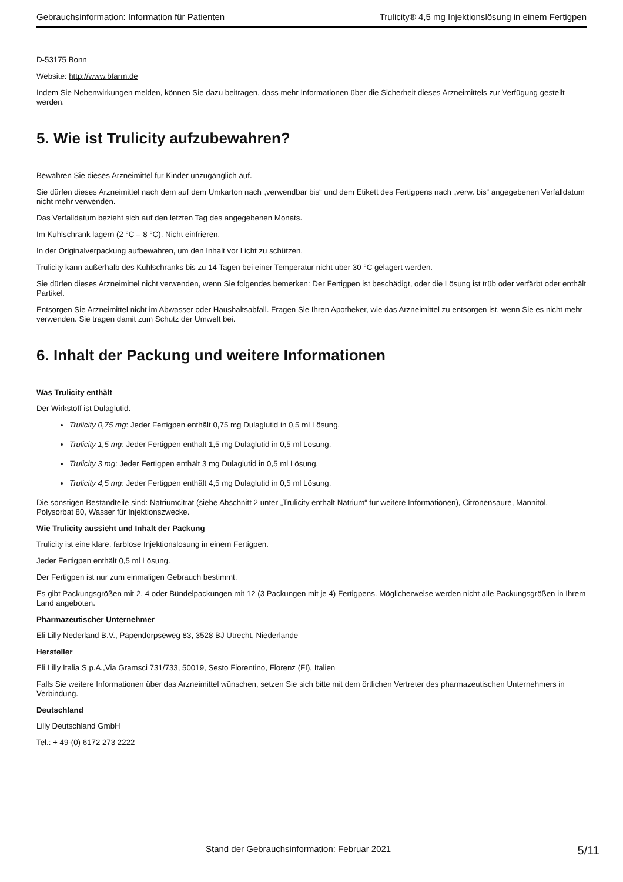Gebrauchsinformation: Information für Patienten Trulicity® 4,5 mg Injektionslösung in einem Fertigpen
D-53175 Bonn
Website: http://www.bfarm.de
Indem Sie Nebenwirkungen melden, können Sie dazu beitragen, dass mehr Informationen über die Sicherheit dieses Arzneimittels zur Verfügung gestellt werden.
5. Wie ist Trulicity aufzubewahren?
Bewahren Sie dieses Arzneimittel für Kinder unzugänglich auf.
Sie dürfen dieses Arzneimittel nach dem auf dem Umkarton nach „verwendbar bis“ und dem Etikett des Fertigpens nach „verw. bis“ angegebenen Verfalldatum nicht mehr verwenden.
Das Verfalldatum bezieht sich auf den letzten Tag des angegebenen Monats.
Im Kühlschrank lagern (2 °C – 8 °C). Nicht einfrieren.
In der Originalverpackung aufbewahren, um den Inhalt vor Licht zu schützen.
Trulicity kann außerhalb des Kühlschranks bis zu 14 Tagen bei einer Temperatur nicht über 30 °C gelagert werden.
Sie dürfen dieses Arzneimittel nicht verwenden, wenn Sie folgendes bemerken: Der Fertigpen ist beschädigt, oder die Lösung ist trüb oder verfärbt oder enthält Partikel.
Entsorgen Sie Arzneimittel nicht im Abwasser oder Haushaltsabfall. Fragen Sie Ihren Apotheker, wie das Arzneimittel zu entsorgen ist, wenn Sie es nicht mehr verwenden. Sie tragen damit zum Schutz der Umwelt bei.
6. Inhalt der Packung und weitere Informationen
Was Trulicity enthält
Der Wirkstoff ist Dulaglutid.
Trulicity 0,75 mg: Jeder Fertigpen enthält 0,75 mg Dulaglutid in 0,5 ml Lösung.
Trulicity 1,5 mg: Jeder Fertigpen enthält 1,5 mg Dulaglutid in 0,5 ml Lösung.
Trulicity 3 mg: Jeder Fertigpen enthält 3 mg Dulaglutid in 0,5 ml Lösung.
Trulicity 4,5 mg: Jeder Fertigpen enthält 4,5 mg Dulaglutid in 0,5 ml Lösung.
Die sonstigen Bestandteile sind: Natriumcitrat (siehe Abschnitt 2 unter „Trulicity enthält Natrium“ für weitere Informationen), Citronensäure, Mannitol, Polysorbat 80, Wasser für Injektionszwecke.
Wie Trulicity aussieht und Inhalt der Packung
Trulicity ist eine klare, farblose Injektionslösung in einem Fertigpen.
Jeder Fertigpen enthält 0,5 ml Lösung.
Der Fertigpen ist nur zum einmaligen Gebrauch bestimmt.
Es gibt Packungsgrößen mit 2, 4 oder Bündelpackungen mit 12 (3 Packungen mit je 4) Fertigpens. Möglicherweise werden nicht alle Packungsgrößen in Ihrem Land angeboten.
Pharmazeutischer Unternehmer
Eli Lilly Nederland B.V., Papendorpseweg 83, 3528 BJ Utrecht, Niederlande
Hersteller
Eli Lilly Italia S.p.A.,Via Gramsci 731/733, 50019, Sesto Fiorentino, Florenz (FI), Italien
Falls Sie weitere Informationen über das Arzneimittel wünschen, setzen Sie sich bitte mit dem örtlichen Vertreter des pharmazeutischen Unternehmers in Verbindung.
Deutschland
Lilly Deutschland GmbH
Tel.: + 49-(0) 6172 273 2222
Stand der Gebrauchsinformation: Februar 2021 5/11